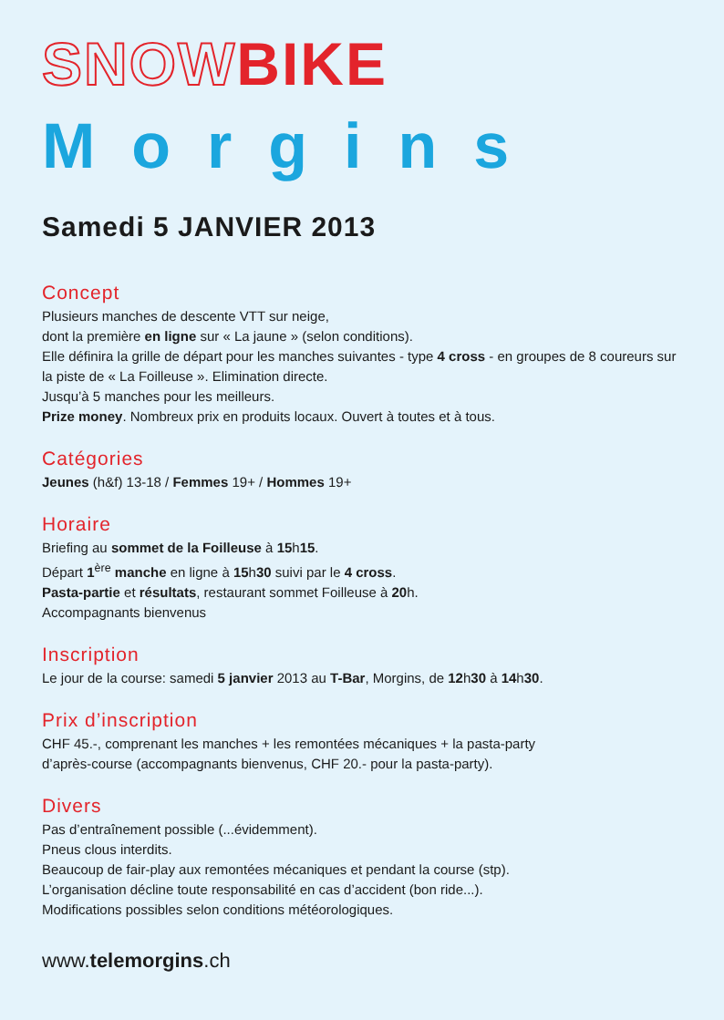SNOW BIKE
Morgins
Samedi 5 JANVIER 2013
Concept
Plusieurs manches de descente VTT sur neige,
dont la première en ligne sur « La jaune » (selon conditions).
Elle définira la grille de départ pour les manches suivantes - type 4 cross - en groupes de 8 coureurs sur la piste de « La Foilleuse ». Elimination directe.
Jusqu’à 5 manches pour les meilleurs.
Prize money. Nombreux prix en produits locaux. Ouvert à toutes et à tous.
Catégories
Jeunes (h&f) 13-18 / Femmes 19+ / Hommes 19+
Horaire
Briefing au sommet de la Foilleuse à 15h15.
Départ 1<sup>ère</sup> manche en ligne à 15h30 suivi par le 4 cross.
Pasta-partie et résultats, restaurant sommet Foilleuse à 20h.
Accompagnants bienvenus
Inscription
Le jour de la course: samedi 5 janvier 2013 au T-Bar, Morgins, de 12h30 à 14h30.
Prix d’inscription
CHF 45.-, comprenant les manches + les remontées mécaniques + la pasta-party
d’après-course (accompagnants bienvenus, CHF 20.- pour la pasta-party).
Divers
Pas d’entraînement possible (...évidemment).
Pneus clous interdits.
Beaucoup de fair-play aux remontées mécaniques et pendant la course (stp).
L’organisation décline toute responsabilité en cas d’accident (bon ride...).
Modifications possibles selon conditions météorologiques.
www.telemorgins.ch